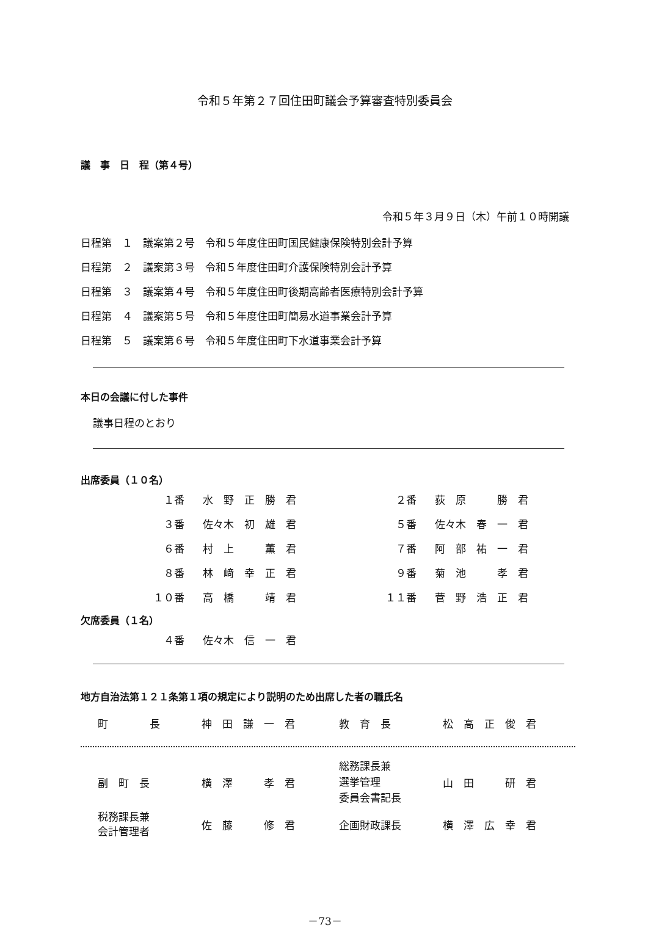令和５年第２７回住田町議会予算審査特別委員会
議　事　日　程（第４号）
令和５年３月９日（木）午前１０時開議
| 日程第 １ 議案第２号 令和５年度住田町国民健康保険特別会計予算 |
| 日程第 ２ 議案第３号 令和５年度住田町介護保険特別会計予算 |
| 日程第 ３ 議案第４号 令和５年度住田町後期高齢者医療特別会計予算 |
| 日程第 ４ 議案第５号 令和５年度住田町簡易水道事業会計予算 |
| 日程第 ５ 議案第６号 令和５年度住田町下水道事業会計予算 |
本日の会議に付した事件
議事日程のとおり
出席委員（１０名）
| １番 | 水 野 正 勝 君 | ２番 | 荻 原 勝 君 |
| ３番 | 佐々木 初 雄 君 | ５番 | 佐々木 春 一 君 |
| ６番 | 村 上 薫 君 | ７番 | 阿 部 祐 一 君 |
| ８番 | 林 﨑 幸 正 君 | ９番 | 菊 池 孝 君 |
| １０番 | 高 橋 靖 君 | １１番 | 菅 野 浩 正 君 |
欠席委員（１名）
| ４番 | 佐々木 信 一 君 |
地方自治法第１２１条第１項の規定により説明のため出席した者の職氏名
| 町 長 | 神 田 謙 一 君 | 教 育 長 | 松 高 正 俊 君 |
| 副 町 長 | 横 澤 孝 君 | 総務課長兼 選挙管理 委員会書記長 | 山 田 研 君 |
| 税務課長兼 会計管理者 | 佐 藤 修 君 | 企画財政課長 | 横 澤 広 幸 君 |
－73－